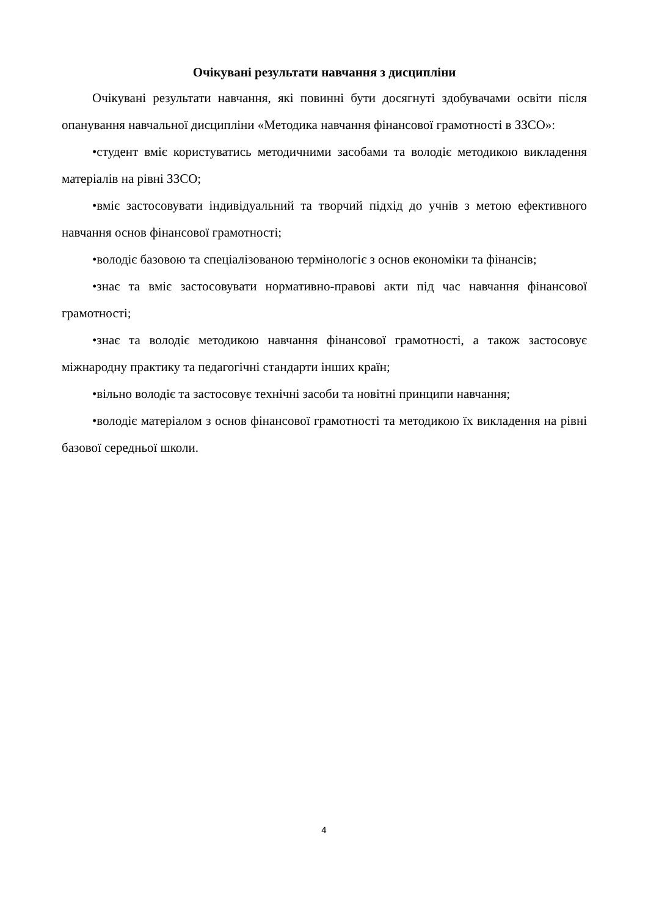Очікувані результати навчання з дисципліни
Очікувані результати навчання, які повинні бути досягнуті здобувачами освіти після опанування навчальної дисципліни «Методика навчання фінансової грамотності в ЗЗСО»:
•студент вміє користуватись методичними засобами та володіє методикою викладення матеріалів на рівні ЗЗСО;
•вміє застосовувати індивідуальний та творчий підхід до учнів з метою ефективного навчання основ фінансової грамотності;
•володіє базовою та спеціалізованою термінологіє з основ економіки та фінансів;
•знає та вміє застосовувати нормативно-правові акти під час навчання фінансової грамотності;
•знає та володіє методикою навчання фінансової грамотності, а також застосовує міжнародну практику та педагогічні стандарти інших країн;
•вільно володіє та застосовує технічні засоби та новітні принципи навчання;
•володіє матеріалом з основ фінансової грамотності та методикою їх викладення на рівні базової середньої школи.
4